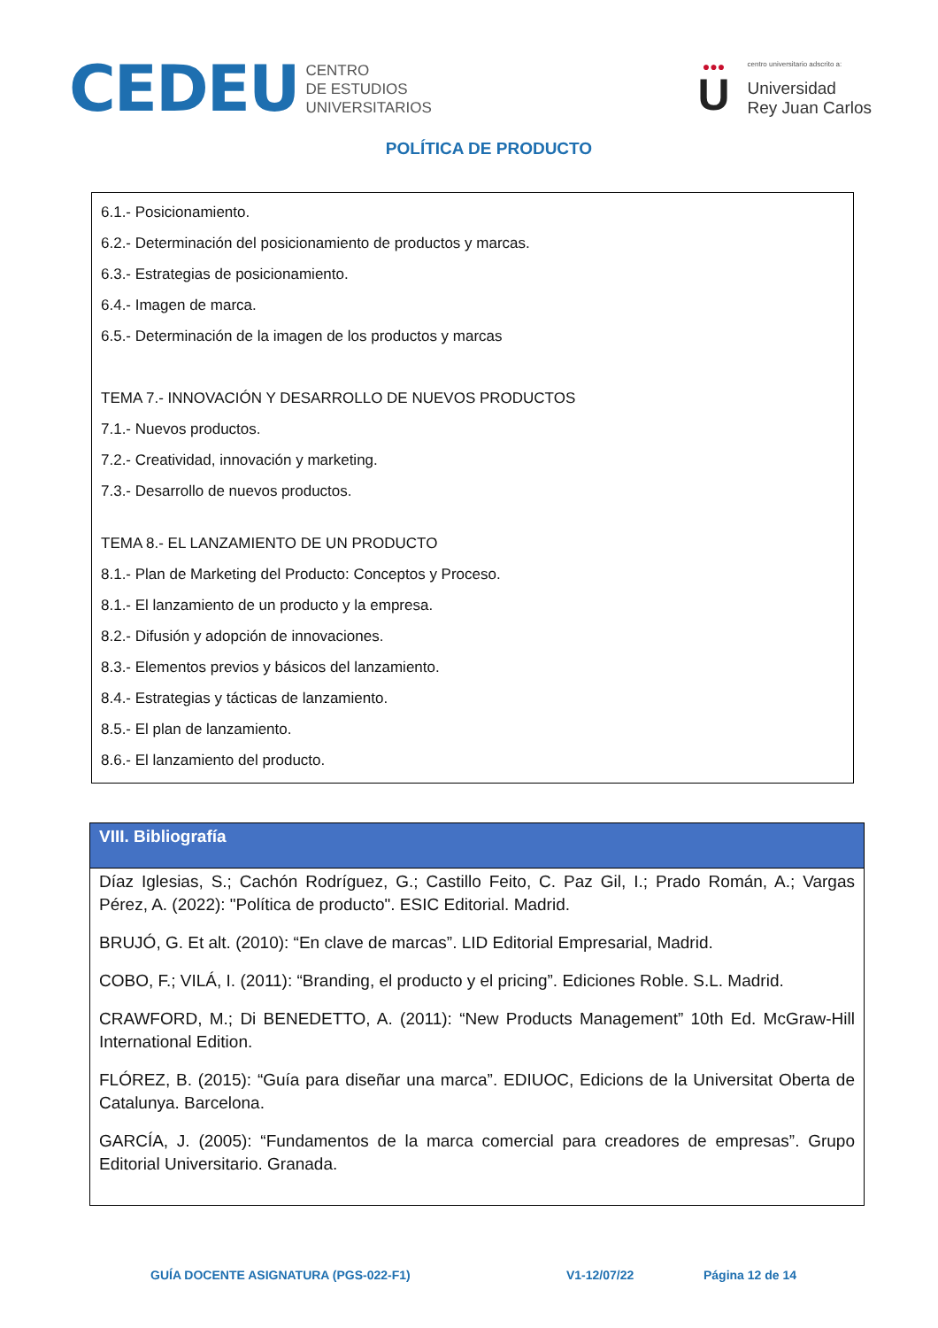CEDEU
CENTRO
DE ESTUDIOS
UNIVERSITARIOS
●●●
U
centro universitario adscrito a:
Universidad
Rey Juan Carlos
POLÍTICA DE PRODUCTO
6.1.- Posicionamiento.
6.2.- Determinación del posicionamiento de productos y marcas.
6.3.- Estrategias de posicionamiento.
6.4.- Imagen de marca.
6.5.- Determinación de la imagen de los productos y marcas
TEMA 7.- INNOVACIÓN Y DESARROLLO DE NUEVOS PRODUCTOS
7.1.- Nuevos productos.
7.2.- Creatividad, innovación y marketing.
7.3.- Desarrollo de nuevos productos.
TEMA 8.- EL LANZAMIENTO DE UN PRODUCTO
8.1.- Plan de Marketing del Producto: Conceptos y Proceso.
8.1.- El lanzamiento de un producto y la empresa.
8.2.- Difusión y adopción de innovaciones.
8.3.- Elementos previos y básicos del lanzamiento.
8.4.- Estrategias y tácticas de lanzamiento.
8.5.- El plan de lanzamiento.
8.6.- El lanzamiento del producto.
| VIII. Bibliografía |
| --- |
| Díaz Iglesias, S.; Cachón Rodríguez, G.; Castillo Feito, C. Paz Gil, I.; Prado Román, A.; Vargas Pérez, A. (2022): "Política de producto". ESIC Editorial. Madrid. BRUJÓ, G. Et alt. (2010): “En clave de marcas”. LID Editorial Empresarial, Madrid. COBO, F.; VILÁ, I. (2011): “Branding, el producto y el pricing”. Ediciones Roble. S.L. Madrid. CRAWFORD, M.; Di BENEDETTO, A. (2011): “New Products Management” 10th Ed. McGraw-Hill International Edition. FLÓREZ, B. (2015): “Guía para diseñar una marca”. EDIUOC, Edicions de la Universitat Oberta de Catalunya. Barcelona. GARCÍA, J. (2005): “Fundamentos de la marca comercial para creadores de empresas”. Grupo Editorial Universitario. Granada. |
GUÍA DOCENTE ASIGNATURA (PGS-022-F1) V1-12/07/22 Página 12 de 14